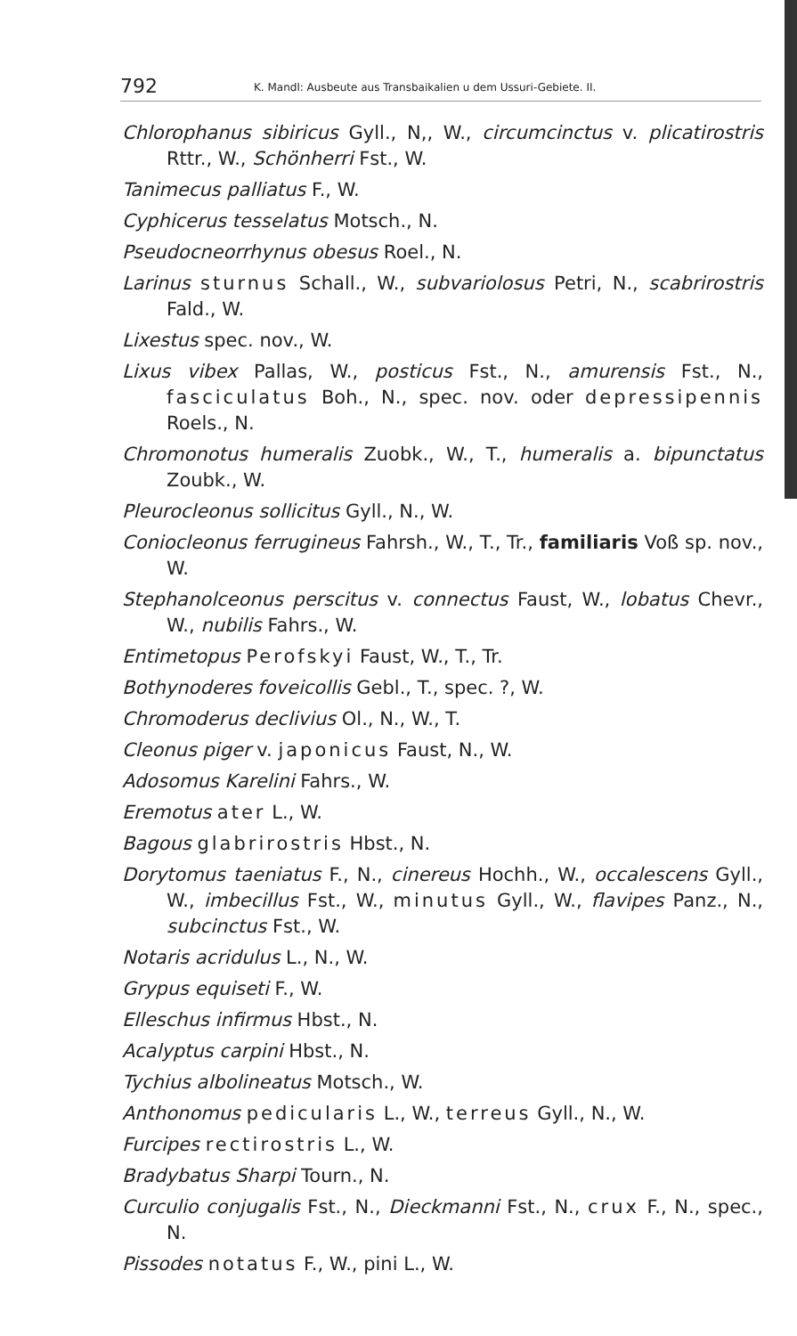792 K. Mandl: Ausbeute aus Transbaikalien u dem Ussuri-Gebiete. II.
Chlorophanus sibiricus Gyll., N,, W., circumcinctus v. plicatirostris Rttr., W., Schönherri Fst., W.
Tanimecus palliatus F., W.
Cyphicerus tesselatus Motsch., N.
Pseudocneorrhynus obesus Roel., N.
Larinus sturnus Schall., W., subvariolosus Petri, N., scabrirostris Fald., W.
Lixestus spec. nov., W.
Lixus vibex Pallas, W., posticus Fst., N., amurensis Fst., N., fasciculatus Boh., N., spec. nov. oder depressipennis Roels., N.
Chromonotus humeralis Zuobk., W., T., humeralis a. bipunctatus Zoubk., W.
Pleurocleonus sollicitus Gyll., N., W.
Coniocleonus ferrugineus Fahrsh., W., T., Tr., familiaris Voß sp. nov., W.
Stephanolceonus perscitus v. connectus Faust, W., lobatus Chevr., W., nubilis Fahrs., W.
Entimetopus Perofskyi Faust, W., T., Tr.
Bothynoderes foveicollis Gebl., T., spec. ?, W.
Chromoderus declivius Ol., N., W., T.
Cleonus piger v. japonicus Faust, N., W.
Adosomus Karelini Fahrs., W.
Eremotus ater L., W.
Bagous glabrirostris Hbst., N.
Dorytomus taeniatus F., N., cinereus Hochh., W., occalescens Gyll., W., imbecillus Fst., W., minutus Gyll., W., flavipes Panz., N., subcinctus Fst., W.
Notaris acridulus L., N., W.
Grypus equiseti F., W.
Elleschus infirmus Hbst., N.
Acalyptus carpini Hbst., N.
Tychius albolineatus Motsch., W.
Anthonomus pedicularis L., W., terreus Gyll., N., W.
Furcipes rectirostris L., W.
Bradybatus Sharpi Tourn., N.
Curculio conjugalis Fst., N., Dieckmanni Fst., N., crux F., N., spec., N.
Pissodes notatus F., W., pini L., W.